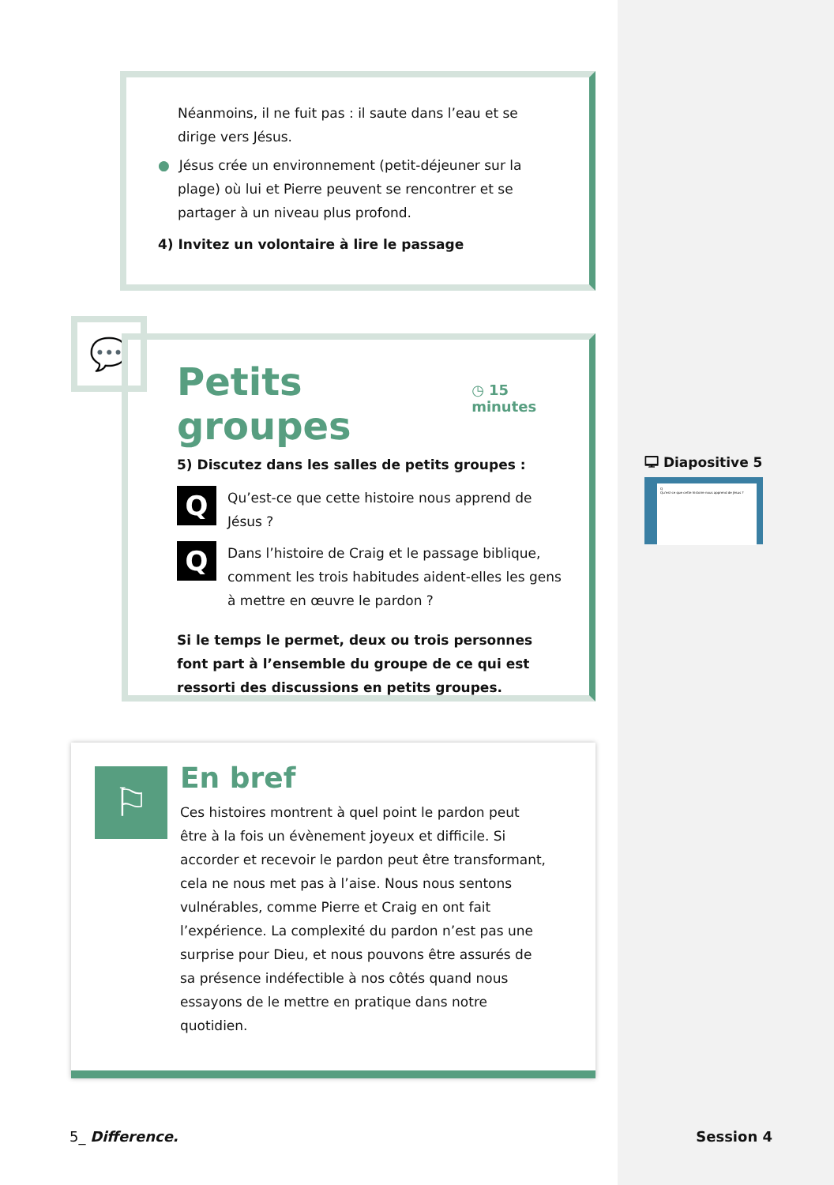Néanmoins, il ne fuit pas : il saute dans l’eau et se dirige vers Jésus.
● Jésus crée un environnement (petit-déjeuner sur la plage) où lui et Pierre peuvent se rencontrer et se partager à un niveau plus profond.
4) Invitez un volontaire à lire le passage
💬
Petits groupes
◷ 15 minutes
5) Discutez dans les salles de petits groupes :
Q
Qu’est-ce que cette histoire nous apprend de Jésus ?
Q
Dans l’histoire de Craig et le passage biblique, comment les trois habitudes aident-elles les gens à mettre en œuvre le pardon ?
Si le temps le permet, deux ou trois personnes font part à l’ensemble du groupe de ce qui est ressorti des discussions en petits groupes.
🖵 Diapositive 5
Q
Qu’est-ce que cette histoire nous apprend de Jésus ?
⚐
En bref
Ces histoires montrent à quel point le pardon peut être à la fois un évènement joyeux et difficile. Si accorder et recevoir le pardon peut être transformant, cela ne nous met pas à l’aise. Nous nous sentons vulnérables, comme Pierre et Craig en ont fait l’expérience. La complexité du pardon n’est pas une surprise pour Dieu, et nous pouvons être assurés de sa présence indéfectible à nos côtés quand nous essayons de le mettre en pratique dans notre quotidien.
5_ Difference. Session 4